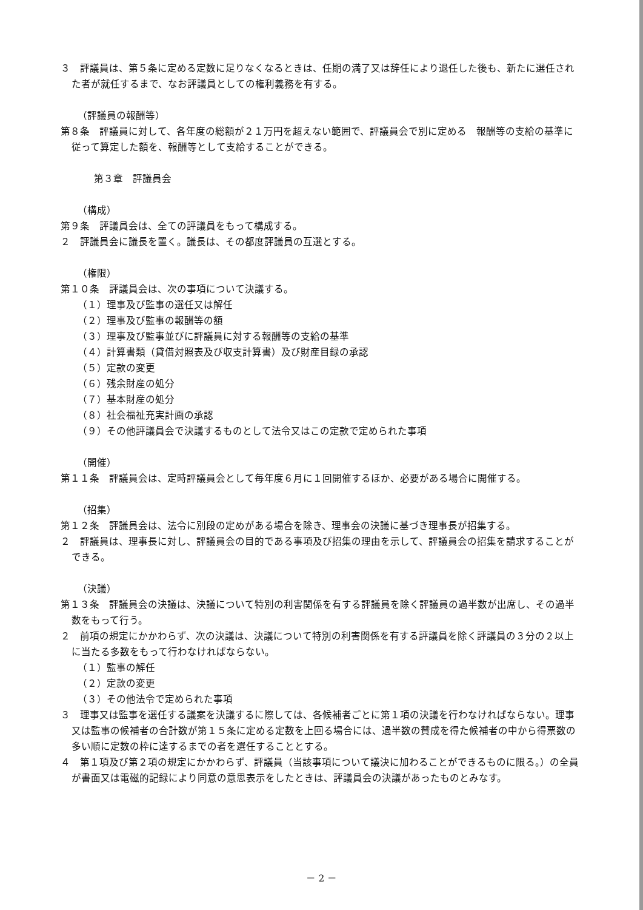３　評議員は、第５条に定める定数に足りなくなるときは、任期の満了又は辞任により退任した後も、新たに選任された者が就任するまで、なお評議員としての権利義務を有する。
（評議員の報酬等）
第８条　評議員に対して、各年度の総額が２１万円を超えない範囲で、評議員会で別に定める　報酬等の支給の基準に従って算定した額を、報酬等として支給することができる。
第３章　評議員会
（構成）
第９条　評議員会は、全ての評議員をもって構成する。
２　評議員会に議長を置く。議長は、その都度評議員の互選とする。
（権限）
第１０条　評議員会は、次の事項について決議する。
（１）理事及び監事の選任又は解任
（２）理事及び監事の報酬等の額
（３）理事及び監事並びに評議員に対する報酬等の支給の基準
（４）計算書類（貸借対照表及び収支計算書）及び財産目録の承認
（５）定款の変更
（６）残余財産の処分
（７）基本財産の処分
（８）社会福祉充実計画の承認
（９）その他評議員会で決議するものとして法令又はこの定款で定められた事項
（開催）
第１１条　評議員会は、定時評議員会として毎年度６月に１回開催するほか、必要がある場合に開催する。
（招集）
第１２条　評議員会は、法令に別段の定めがある場合を除き、理事会の決議に基づき理事長が招集する。
２　評議員は、理事長に対し、評議員会の目的である事項及び招集の理由を示して、評議員会の招集を請求することができる。
（決議）
第１３条　評議員会の決議は、決議について特別の利害関係を有する評議員を除く評議員の過半数が出席し、その過半数をもって行う。
２　前項の規定にかかわらず、次の決議は、決議について特別の利害関係を有する評議員を除く評議員の３分の２以上に当たる多数をもって行わなければならない。
（１）監事の解任
（２）定款の変更
（３）その他法令で定められた事項
３　理事又は監事を選任する議案を決議するに際しては、各候補者ごとに第１項の決議を行わなければならない。理事又は監事の候補者の合計数が第１５条に定める定数を上回る場合には、過半数の賛成を得た候補者の中から得票数の多い順に定数の枠に達するまでの者を選任することとする。
４　第１項及び第２項の規定にかかわらず、評議員（当該事項について議決に加わることができるものに限る。）の全員が書面又は電磁的記録により同意の意思表示をしたときは、評議員会の決議があったものとみなす。
－ 2 －